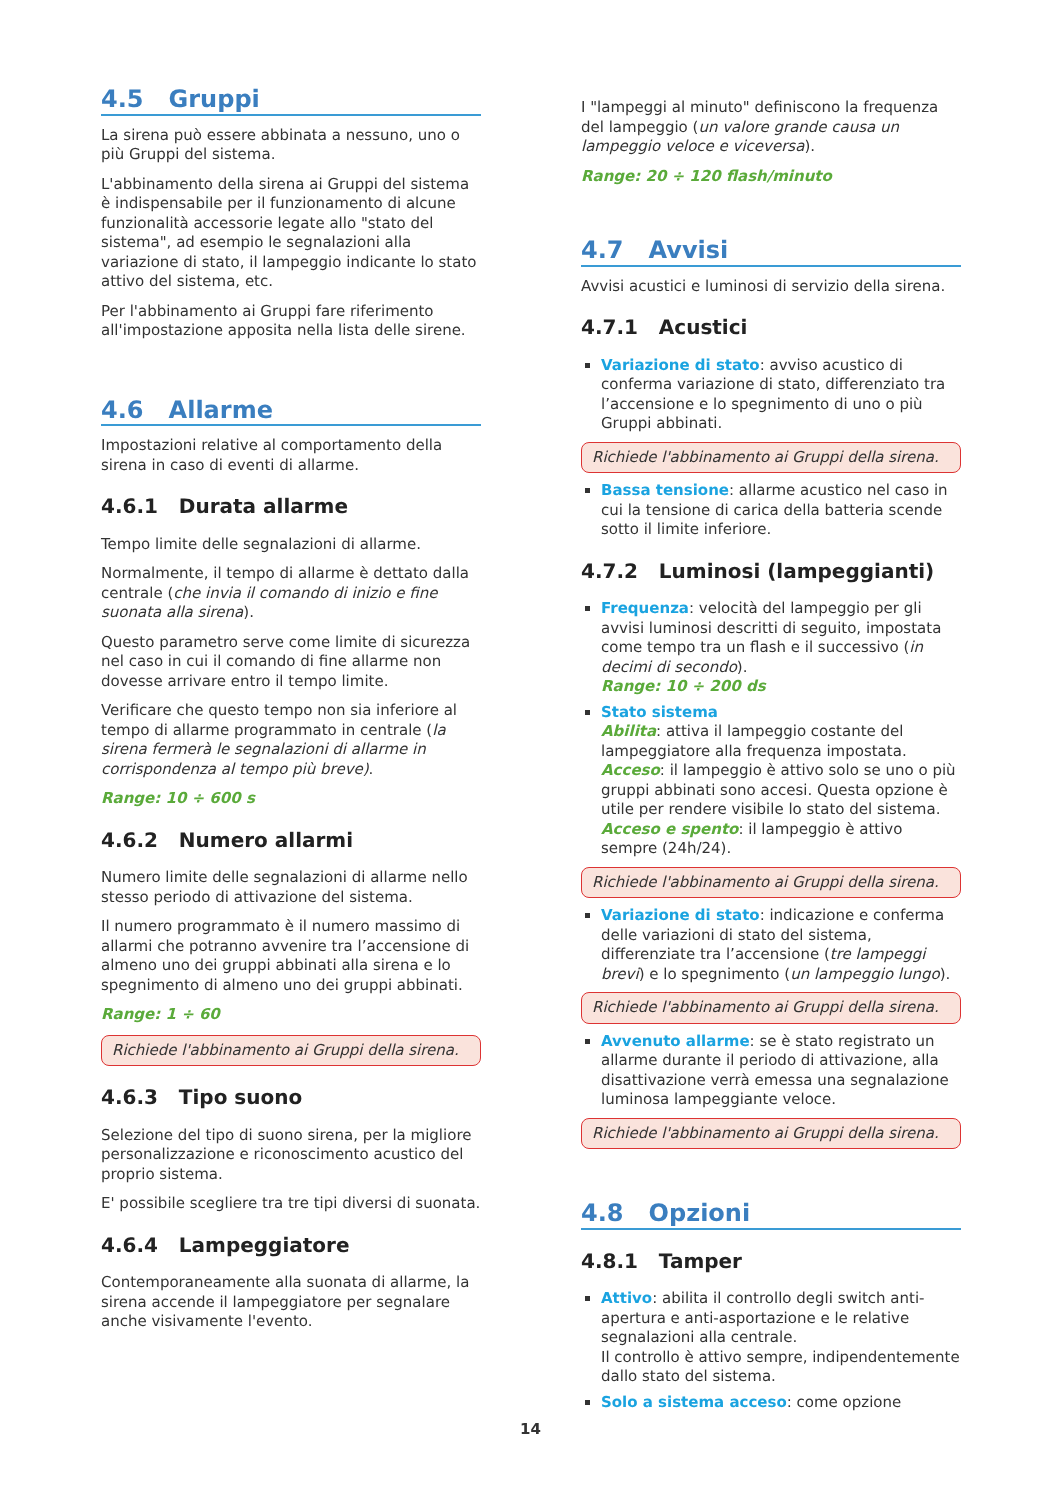4.5 Gruppi
La sirena può essere abbinata a nessuno, uno o più Gruppi del sistema.
L'abbinamento della sirena ai Gruppi del sistema è indispensabile per il funzionamento di alcune funzionalità accessorie legate allo "stato del sistema", ad esempio le segnalazioni alla variazione di stato, il lampeggio indicante lo stato attivo del sistema, etc.
Per l'abbinamento ai Gruppi fare riferimento all'impostazione apposita nella lista delle sirene.
4.6 Allarme
Impostazioni relative al comportamento della sirena in caso di eventi di allarme.
4.6.1 Durata allarme
Tempo limite delle segnalazioni di allarme.
Normalmente, il tempo di allarme è dettato dalla centrale (che invia il comando di inizio e fine suonata alla sirena).
Questo parametro serve come limite di sicurezza nel caso in cui il comando di fine allarme non dovesse arrivare entro il tempo limite.
Verificare che questo tempo non sia inferiore al tempo di allarme programmato in centrale (la sirena fermerà le segnalazioni di allarme in corrispondenza al tempo più breve).
Range: 10 ÷ 600 s
4.6.2 Numero allarmi
Numero limite delle segnalazioni di allarme nello stesso periodo di attivazione del sistema.
Il numero programmato è il numero massimo di allarmi che potranno avvenire tra l’accensione di almeno uno dei gruppi abbinati alla sirena e lo spegnimento di almeno uno dei gruppi abbinati.
Range: 1 ÷ 60
Richiede l'abbinamento ai Gruppi della sirena.
4.6.3 Tipo suono
Selezione del tipo di suono sirena, per la migliore personalizzazione e riconoscimento acustico del proprio sistema.
E' possibile scegliere tra tre tipi diversi di suonata.
4.6.4 Lampeggiatore
Contemporaneamente alla suonata di allarme, la sirena accende il lampeggiatore per segnalare anche visivamente l'evento.
I "lampeggi al minuto" definiscono la frequenza del lampeggio (un valore grande causa un lampeggio veloce e viceversa).
Range: 20 ÷ 120 flash/minuto
4.7 Avvisi
Avvisi acustici e luminosi di servizio della sirena.
4.7.1 Acustici
Variazione di stato: avviso acustico di conferma variazione di stato, differenziato tra l’accensione e lo spegnimento di uno o più Gruppi abbinati.
Richiede l'abbinamento ai Gruppi della sirena.
Bassa tensione: allarme acustico nel caso in cui la tensione di carica della batteria scende sotto il limite inferiore.
4.7.2 Luminosi (lampeggianti)
Frequenza: velocità del lampeggio per gli avvisi luminosi descritti di seguito, impostata come tempo tra un flash e il successivo (in decimi di secondo).
Range: 10 ÷ 200 ds
Stato sistema
Abilita: attiva il lampeggio costante del lampeggiatore alla frequenza impostata.
Acceso: il lampeggio è attivo solo se uno o più gruppi abbinati sono accesi. Questa opzione è utile per rendere visibile lo stato del sistema.
Acceso e spento: il lampeggio è attivo sempre (24h/24).
Richiede l'abbinamento ai Gruppi della sirena.
Variazione di stato: indicazione e conferma delle variazioni di stato del sistema, differenziate tra l’accensione (tre lampeggi brevi) e lo spegnimento (un lampeggio lungo).
Richiede l'abbinamento ai Gruppi della sirena.
Avvenuto allarme: se è stato registrato un allarme durante il periodo di attivazione, alla disattivazione verrà emessa una segnalazione luminosa lampeggiante veloce.
Richiede l'abbinamento ai Gruppi della sirena.
4.8 Opzioni
4.8.1 Tamper
Attivo: abilita il controllo degli switch anti-apertura e anti-asportazione e le relative segnalazioni alla centrale.
Il controllo è attivo sempre, indipendentemente dallo stato del sistema.
Solo a sistema acceso: come opzione
14